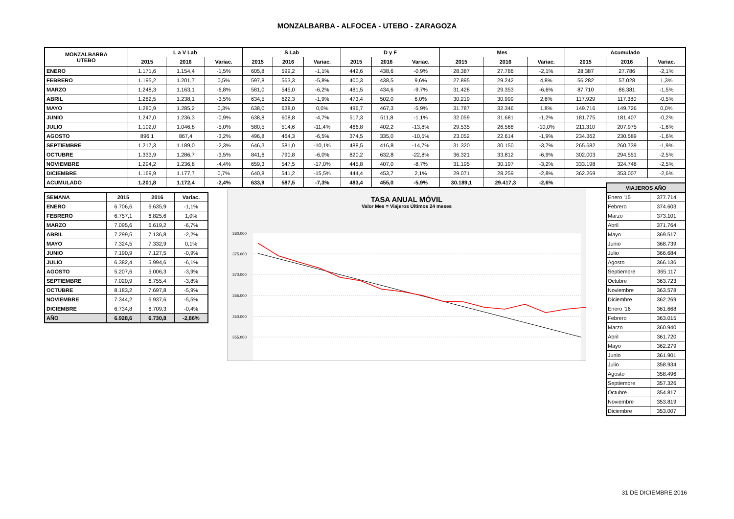MONZALBARBA - ALFOCEA - UTEBO - ZARAGOZA
| MONZALBARBA UTEBO | L a V Lab | | | S Lab | | | D y F | | | Mes | | | Acumulado | | |
| --- | --- | --- | --- | --- | --- | --- | --- | --- | --- | --- | --- | --- | --- | --- | --- |
| | 2015 | 2016 | Variac. | 2015 | 2016 | Variac. | 2015 | 2016 | Variac. | 2015 | 2016 | Variac. | 2015 | 2016 | Variac. |
| ENERO | 1.171,6 | 1.154,4 | -1,5% | 605,8 | 599,2 | -1,1% | 442,6 | 438,6 | -0,9% | 28.387 | 27.786 | -2,1% | 28.387 | 27.786 | -2,1% |
| FEBRERO | 1.195,2 | 1.201,7 | 0,5% | 597,8 | 563,3 | -5,8% | 400,3 | 438,5 | 9,6% | 27.895 | 29.242 | 4,8% | 56.282 | 57.028 | 1,3% |
| MARZO | 1.248,3 | 1.163,1 | -6,8% | 581,0 | 545,0 | -6,2% | 481,5 | 434,6 | -9,7% | 31.428 | 29.353 | -6,6% | 87.710 | 86.381 | -1,5% |
| ABRIL | 1.282,5 | 1.238,1 | -3,5% | 634,5 | 622,3 | -1,9% | 473,4 | 502,0 | 6,0% | 30.219 | 30.999 | 2,6% | 117.929 | 117.380 | -0,5% |
| MAYO | 1.280,9 | 1.285,2 | 0,3% | 638,0 | 638,0 | 0,0% | 496,7 | 467,3 | -5,9% | 31.787 | 32.346 | 1,8% | 149.716 | 149.726 | 0,0% |
| JUNIO | 1.247,0 | 1.236,3 | -0,9% | 638,8 | 608,8 | -4,7% | 517,3 | 511,8 | -1,1% | 32.059 | 31.681 | -1,2% | 181.775 | 181.407 | -0,2% |
| JULIO | 1.102,0 | 1.046,8 | -5,0% | 580,5 | 514,6 | -11,4% | 466,8 | 402,2 | -13,8% | 29.535 | 26.568 | -10,0% | 211.310 | 207.975 | -1,6% |
| AGOSTO | 896,1 | 867,4 | -3,2% | 496,8 | 464,3 | -6,5% | 374,5 | 335,0 | -10,5% | 23.052 | 22.614 | -1,9% | 234.362 | 230.589 | -1,6% |
| SEPTIEMBRE | 1.217,3 | 1.189,0 | -2,3% | 646,3 | 581,0 | -10,1% | 488,5 | 416,8 | -14,7% | 31.320 | 30.150 | -3,7% | 265.682 | 260.739 | -1,9% |
| OCTUBRE | 1.333,9 | 1.286,7 | -3,5% | 841,6 | 790,8 | -6,0% | 820,2 | 632,8 | -22,8% | 36.321 | 33.812 | -6,9% | 302.003 | 294.551 | -2,5% |
| NOVIEMBRE | 1.294,2 | 1.236,8 | -4,4% | 659,3 | 547,5 | -17,0% | 445,8 | 407,0 | -8,7% | 31.195 | 30.197 | -3,2% | 333.198 | 324.748 | -2,5% |
| DICIEMBRE | 1.169,9 | 1.177,7 | 0,7% | 640,8 | 541,2 | -15,5% | 444,4 | 453,7 | 2,1% | 29.071 | 28.259 | -2,8% | 362.269 | 353.007 | -2,6% |
| ACUMULADO | 1.201,8 | 1.172,4 | -2,4% | 633,9 | 587,5 | -7,3% | 483,4 | 455,0 | -5,9% | 30.189,1 | 29.417,3 | -2,6% | | | |
| SEMANA | 2015 | 2016 | Variac. |
| --- | --- | --- | --- |
| ENERO | 6.706,6 | 6.635,9 | -1,1% |
| FEBRERO | 6.757,1 | 6.825,6 | 1,0% |
| MARZO | 7.095,6 | 6.619,2 | -6,7% |
| ABRIL | 7.299,5 | 7.136,8 | -2,2% |
| MAYO | 7.324,5 | 7.332,9 | 0,1% |
| JUNIO | 7.190,9 | 7.127,5 | -0,9% |
| JULIO | 6.382,4 | 5.994,6 | -6,1% |
| AGOSTO | 5.207,6 | 5.006,3 | -3,9% |
| SEPTIEMBRE | 7.020,9 | 6.755,4 | -3,8% |
| OCTUBRE | 8.183,2 | 7.697,8 | -5,9% |
| NOVIEMBRE | 7.344,2 | 6.937,6 | -5,5% |
| DICIEMBRE | 6.734,8 | 6.709,3 | -0,4% |
| AÑO | 6.928,6 | 6.730,8 | -2,86% |
TASA ANUAL MÓVIL
Valor Mes = Viajeros Últimos 24 meses
380.000
375.000
370.000
365.000
360.000
355.000
| VIAJEROS AÑO | |
| Enero '15 | 377.714 |
| Febrero | 374.603 |
| Marzo | 373.101 |
| Abril | 371.764 |
| Mayo | 369.517 |
| Junio | 368.739 |
| Julio | 366.684 |
| Agosto | 366.136 |
| Septiembre | 365.117 |
| Octubre | 363.723 |
| Noviembre | 363.578 |
| Diciembre | 362.269 |
| Enero '16 | 361.668 |
| Febrero | 363.015 |
| Marzo | 360.940 |
| Abril | 361.720 |
| Mayo | 362.279 |
| Junio | 361.901 |
| Julio | 358.934 |
| Agosto | 358.496 |
| Septiembre | 357.326 |
| Octubre | 354.817 |
| Noviembre | 353.819 |
| Diciembre | 353.007 |
31 DE DICIEMBRE 2016